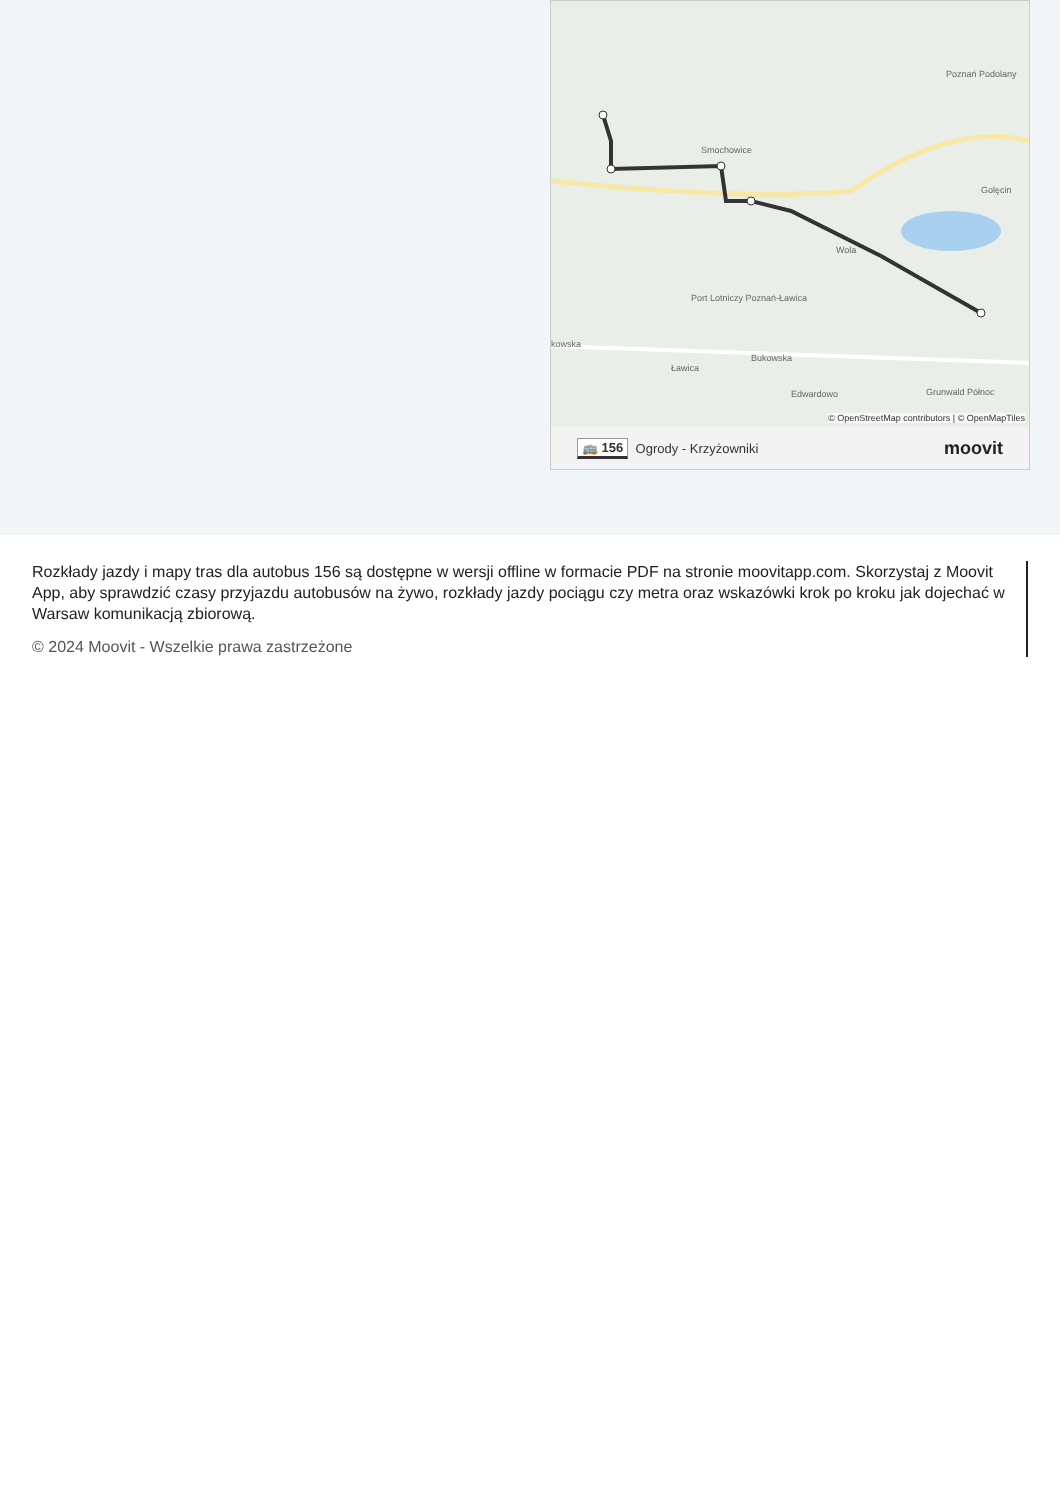Smochowice
Wola
Port Lotniczy Poznań-Ławica
Bukowska
Ławica
Edwardowo
Grunwald Północ
Poznań Podolany
Golęcin
kowska
© OpenStreetMap contributors | © OpenMapTiles
🚌 156 Ogrody - Krzyżowniki moovit
Rozkłady jazdy i mapy tras dla autobus 156 są dostępne w wersji offline w formacie PDF na stronie moovitapp.com. Skorzystaj z Moovit App, aby sprawdzić czasy przyjazdu autobusów na żywo, rozkłady jazdy pociągu czy metra oraz wskazówki krok po kroku jak dojechać w Warsaw komunikacją zbiorową.
© 2024 Moovit - Wszelkie prawa zastrzeżone